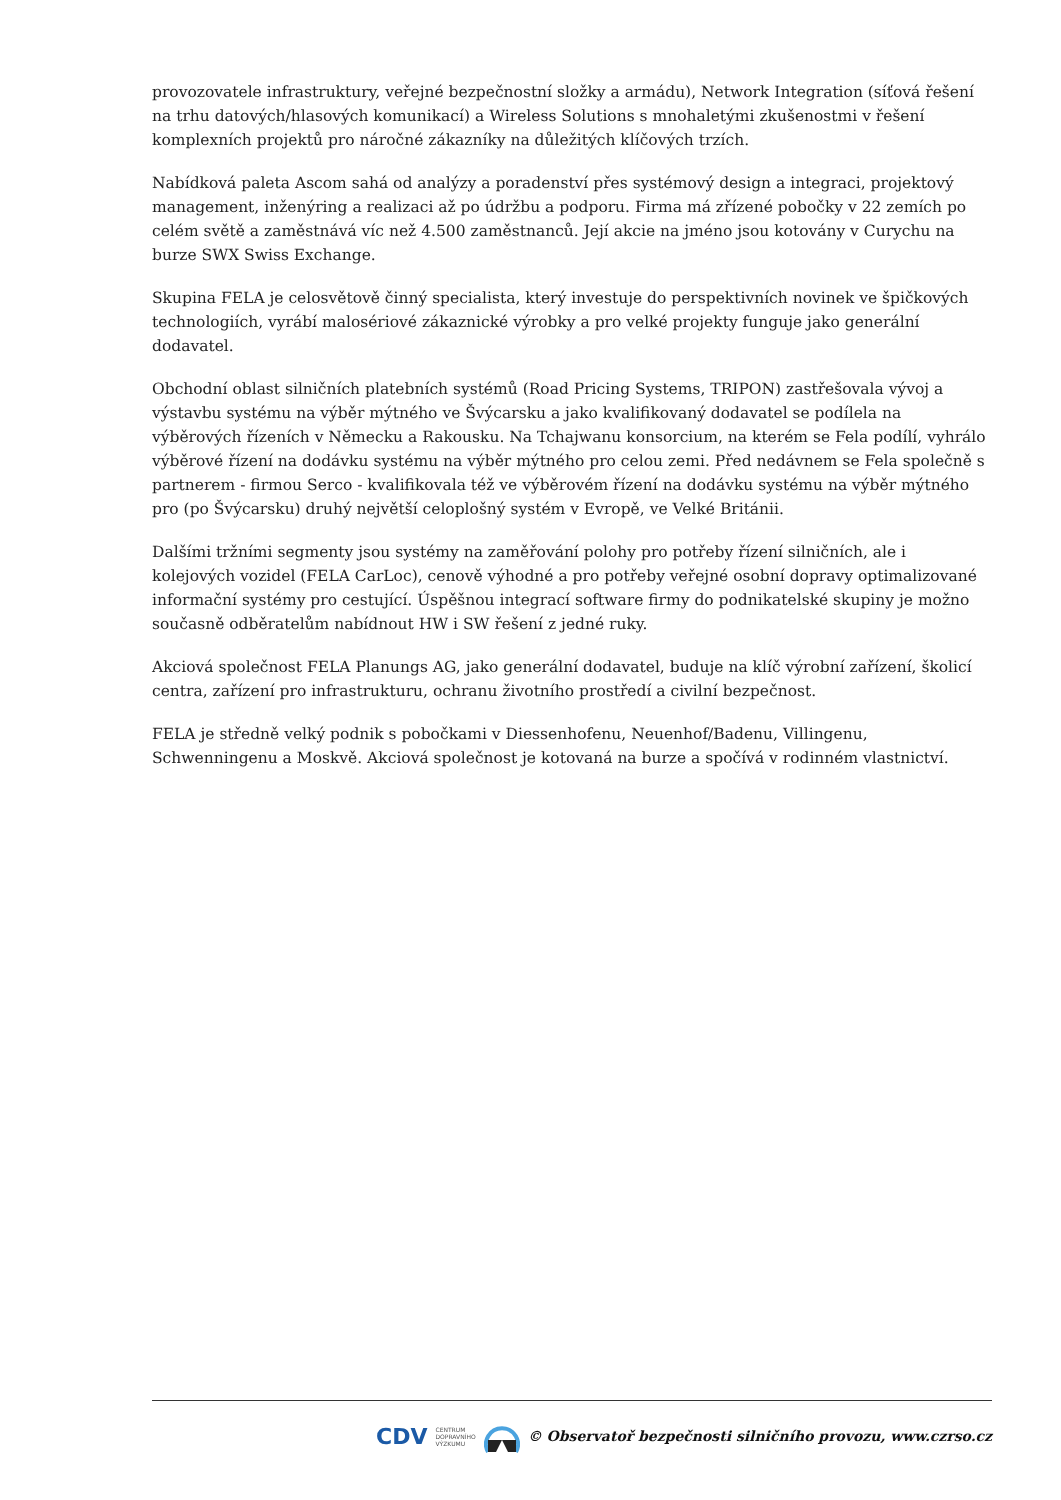provozovatele infrastruktury, veřejné bezpečnostní složky a armádu), Network Integration (síťová řešení na trhu datových/hlasových komunikací) a Wireless Solutions s mnohaletými zkušenostmi v řešení komplexních projektů pro náročné zákazníky na důležitých klíčových trzích.
Nabídková paleta Ascom sahá od analýzy a poradenství přes systémový design a integraci, projektový management, inženýring a realizaci až po údržbu a podporu. Firma má zřízené pobočky v 22 zemích po celém světě a zaměstnává víc než 4.500 zaměstnanců. Její akcie na jméno jsou kotovány v Curychu na burze SWX Swiss Exchange.
Skupina FELA je celosvětově činný specialista, který investuje do perspektivních novinek ve špičkových technologiích, vyrábí malosériové zákaznické výrobky a pro velké projekty funguje jako generální dodavatel.
Obchodní oblast silničních platebních systémů (Road Pricing Systems, TRIPON) zastřešovala vývoj a výstavbu systému na výběr mýtného ve Švýcarsku a jako kvalifikovaný dodavatel se podílela na výběrových řízeních v Německu a Rakousku. Na Tchajwanu konsorcium, na kterém se Fela podílí, vyhrálo výběrové řízení na dodávku systému na výběr mýtného pro celou zemi. Před nedávnem se Fela společně s partnerem - firmou Serco - kvalifikovala též ve výběrovém řízení na dodávku systému na výběr mýtného pro (po Švýcarsku) druhý největší celoplošný systém v Evropě, ve Velké Británii.
Dalšími tržními segmenty jsou systémy na zaměřování polohy pro potřeby řízení silničních, ale i kolejových vozidel (FELA CarLoc), cenově výhodné a pro potřeby veřejné osobní dopravy optimalizované informační systémy pro cestující. Úspěšnou integrací software firmy do podnikatelské skupiny je možno současně odběratelům nabídnout HW i SW řešení z jedné ruky.
Akciová společnost FELA Planungs AG, jako generální dodavatel, buduje na klíč výrobní zařízení, školicí centra, zařízení pro infrastrukturu, ochranu životního prostředí a civilní bezpečnost.
FELA je středně velký podnik s pobočkami v Diessenhofenu, Neuenhof/Badenu, Villingenu, Schwenningenu a Moskvě. Akciová společnost je kotovaná na burze a spočívá v rodinném vlastnictví.
CDV CENTRUM
DOPRAVNÍHO
VÝZKUMU © Observatoř bezpečnosti silničního provozu, www.czrso.cz